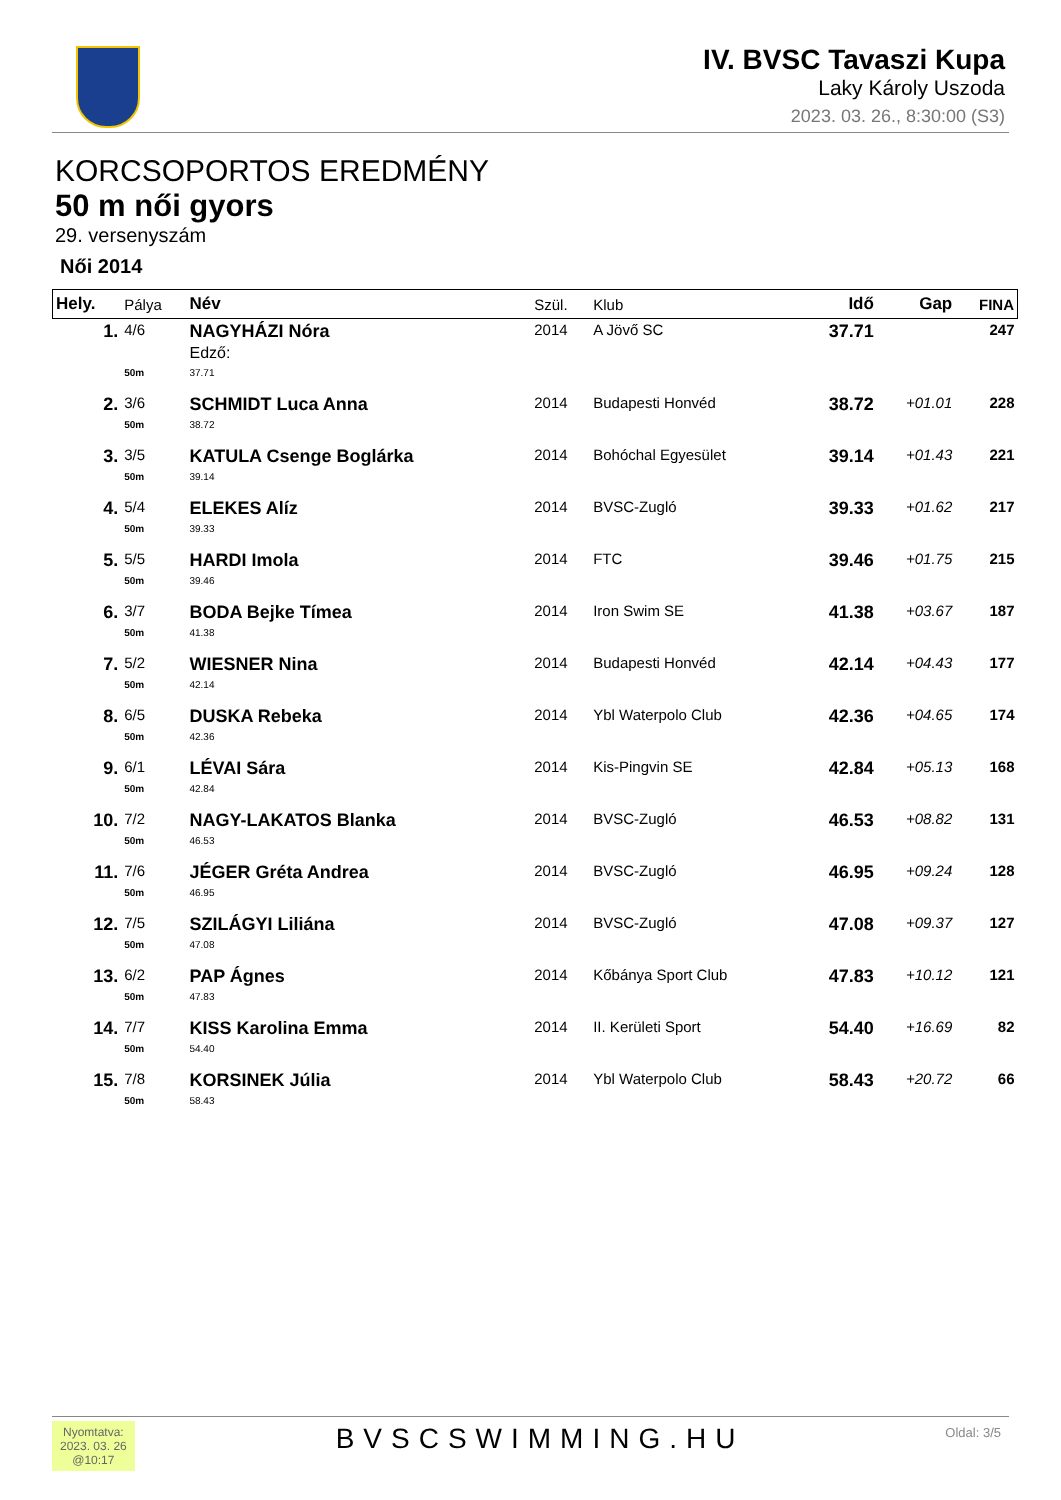IV. BVSC Tavaszi Kupa
Laky Károly Uszoda
2023. 03. 26., 8:30:00 (S3)
KORCSOPORTOS EREDMÉNY
50 m női gyors
29. versenyszám
Női 2014
| Hely. | Pálya | Név | Szül. | Klub | Idő | Gap | FINA |
| --- | --- | --- | --- | --- | --- | --- | --- |
| 1. | 4/6 | NAGYHÁZI Nóra Edző: | 2014 | A Jövő SC | 37.71 | | 247 |
| | 50m | 37.71 | | | | | |
| 2. | 3/6 | SCHMIDT Luca Anna | 2014 | Budapesti Honvéd | 38.72 | +01.01 | 228 |
| | 50m | 38.72 | | | | | |
| 3. | 3/5 | KATULA Csenge Boglárka | 2014 | Bohóchal Egyesület | 39.14 | +01.43 | 221 |
| | 50m | 39.14 | | | | | |
| 4. | 5/4 | ELEKES Alíz | 2014 | BVSC-Zugló | 39.33 | +01.62 | 217 |
| | 50m | 39.33 | | | | | |
| 5. | 5/5 | HARDI Imola | 2014 | FTC | 39.46 | +01.75 | 215 |
| | 50m | 39.46 | | | | | |
| 6. | 3/7 | BODA Bejke Tímea | 2014 | Iron Swim SE | 41.38 | +03.67 | 187 |
| | 50m | 41.38 | | | | | |
| 7. | 5/2 | WIESNER Nina | 2014 | Budapesti Honvéd | 42.14 | +04.43 | 177 |
| | 50m | 42.14 | | | | | |
| 8. | 6/5 | DUSKA Rebeka | 2014 | Ybl Waterpolo Club | 42.36 | +04.65 | 174 |
| | 50m | 42.36 | | | | | |
| 9. | 6/1 | LÉVAI Sára | 2014 | Kis-Pingvin SE | 42.84 | +05.13 | 168 |
| | 50m | 42.84 | | | | | |
| 10. | 7/2 | NAGY-LAKATOS Blanka | 2014 | BVSC-Zugló | 46.53 | +08.82 | 131 |
| | 50m | 46.53 | | | | | |
| 11. | 7/6 | JÉGER Gréta Andrea | 2014 | BVSC-Zugló | 46.95 | +09.24 | 128 |
| | 50m | 46.95 | | | | | |
| 12. | 7/5 | SZILÁGYI Liliána | 2014 | BVSC-Zugló | 47.08 | +09.37 | 127 |
| | 50m | 47.08 | | | | | |
| 13. | 6/2 | PAP Ágnes | 2014 | Kőbánya Sport Club | 47.83 | +10.12 | 121 |
| | 50m | 47.83 | | | | | |
| 14. | 7/7 | KISS Karolina Emma | 2014 | II. Kerületi Sport | 54.40 | +16.69 | 82 |
| | 50m | 54.40 | | | | | |
| 15. | 7/8 | KORSINEK Júlia | 2014 | Ybl Waterpolo Club | 58.43 | +20.72 | 66 |
| | 50m | 58.43 | | | | | |
Nyomtatva:
2023. 03. 26
@10:17
BVSCSWIMMING.HU
Oldal: 3/5